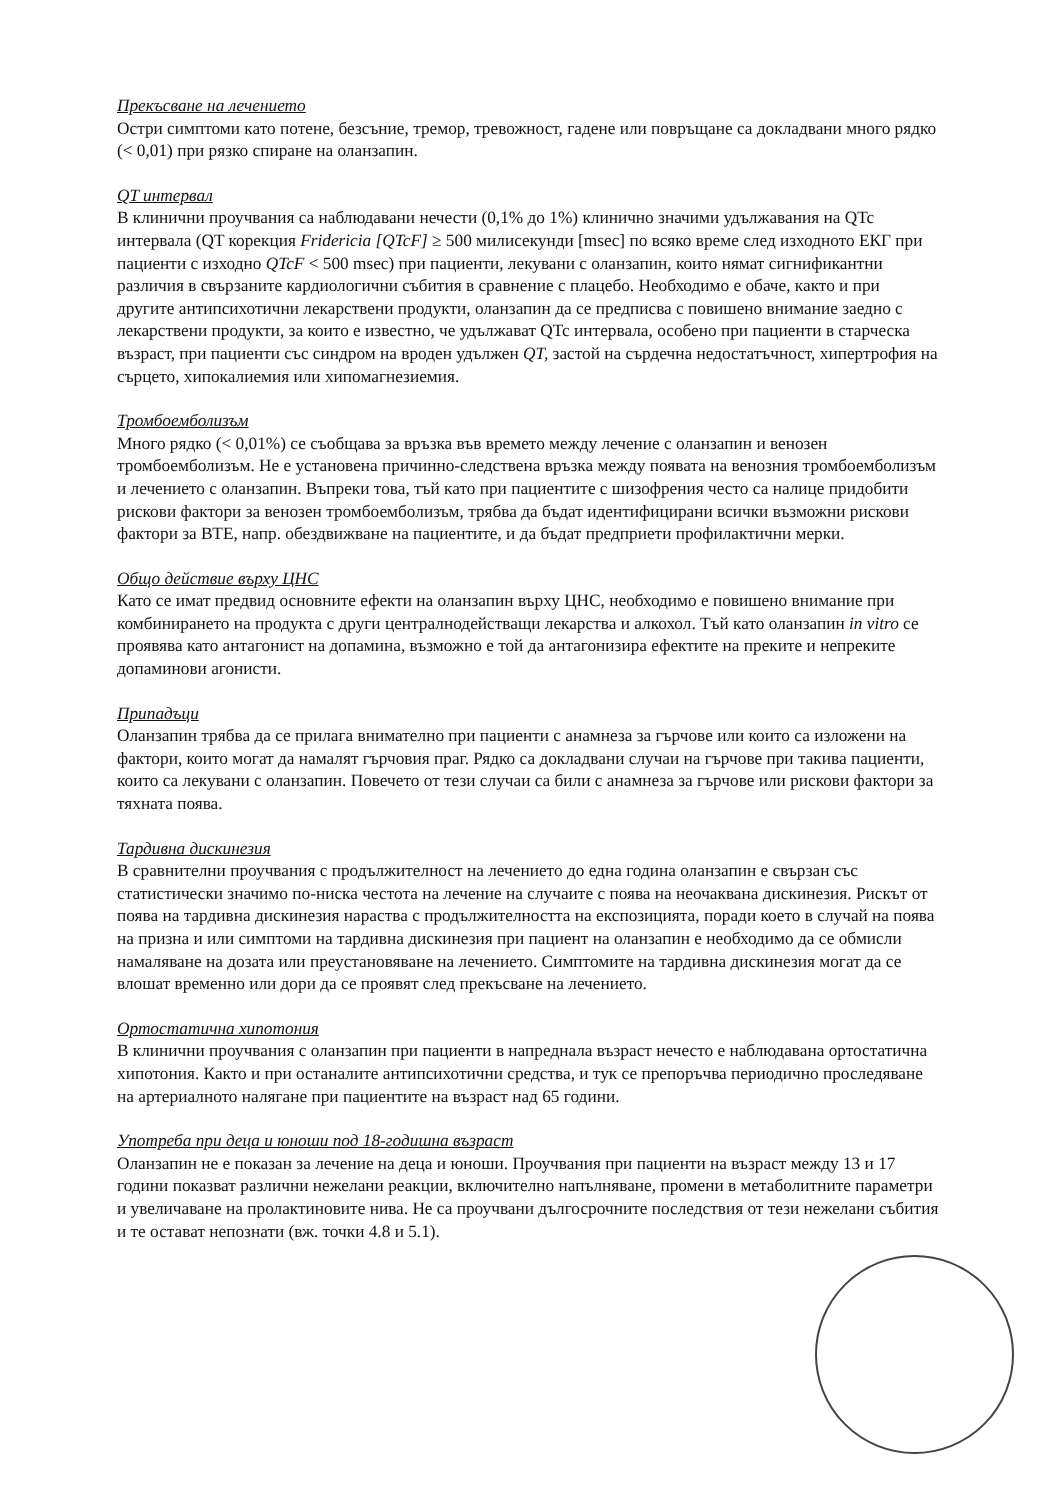Прекъсване на лечението
Остри симптоми като потене, безсъние, тремор, тревожност, гадене или повръщане са докладвани много рядко (< 0,01) при рязко спиране на оланзапин.
QT интервал
В клинични проучвания са наблюдавани нечести (0,1% до 1%) клинично значими удължавания на QTc интервала (QT корекция Fridericia [QTcF] ≥ 500 милисекунди [msec] по всяко време след изходното ЕКГ при пациенти с изходно QTcF < 500 msec) при пациенти, лекувани с оланзапин, които нямат сигнификантни различия в свързаните кардиологични събития в сравнение с плацебо. Необходимо е обаче, както и при другите антипсихотични лекарствени продукти, оланзапин да се предписва с повишено внимание заедно с лекарствени продукти, за които е известно, че удължават QTc интервала, особено при пациенти в старческа възраст, при пациенти със синдром на вроден удължен QT, застой на сърдечна недостатъчност, хипертрофия на сърцето, хипокалиемия или хипомагнезиемия.
Тромбоемболизъм
Много рядко (< 0,01%) се съобщава за връзка във времето между лечение с оланзапин и венозен тромбоемболизъм. Не е установена причинно-следствена връзка между появата на венозния тромбоемболизъм и лечението с оланзапин. Въпреки това, тъй като при пациентите с шизофрения често са налице придобити рискови фактори за венозен тромбоемболизъм, трябва да бъдат идентифицирани всички възможни рискови фактори за ВТЕ, напр. обездвижване на пациентите, и да бъдат предприети профилактични мерки.
Общо действие върху ЦНС
Като се имат предвид основните ефекти на оланзапин върху ЦНС, необходимо е повишено внимание при комбинирането на продукта с други централнодействащи лекарства и алкохол. Тъй като оланзапин in vitro се проявява като антагонист на допамина, възможно е той да антагонизира ефектите на преките и непреките допаминови агонисти.
Припадъци
Оланзапин трябва да се прилага внимателно при пациенти с анамнеза за гърчове или които са изложени на фактори, които могат да намалят гърчовия праг. Рядко са докладвани случаи на гърчове при такива пациенти, които са лекувани с оланзапин. Повечето от тези случаи са били с анамнеза за гърчове или рискови фактори за тяхната поява.
Тардивна дискинезия
В сравнителни проучвания с продължителност на лечението до една година оланзапин е свързан със статистически значимо по-ниска честота на лечение на случаите с поява на неочаквана дискинезия. Рискът от поява на тардивна дискинезия нараства с продължителността на експозицията, поради което в случай на поява на призна и или симптоми на тардивна дискинезия при пациент на оланзапин е необходимо да се обмисли намаляване на дозата или преустановяване на лечението. Симптомите на тардивна дискинезия могат да се влошат временно или дори да се проявят след прекъсване на лечението.
Ортостатична хипотония
В клинични проучвания с оланзапин при пациенти в напреднала възраст нечесто е наблюдавана ортостатична хипотония. Както и при останалите антипсихотични средства, и тук се препоръчва периодично проследяване на артериалното налягане при пациентите на възраст над 65 години.
Употреба при деца и юноши под 18-годишна възраст
Оланзапин не е показан за лечение на деца и юноши. Проучвания при пациенти на възраст между 13 и 17 години показват различни нежелани реакции, включително напълняване, промени в метаболитните параметри и увеличаване на пролактиновите нива. Не са проучвани дългосрочните последствия от тези нежелани събития и те остават непознати (вж. точки 4.8 и 5.1).